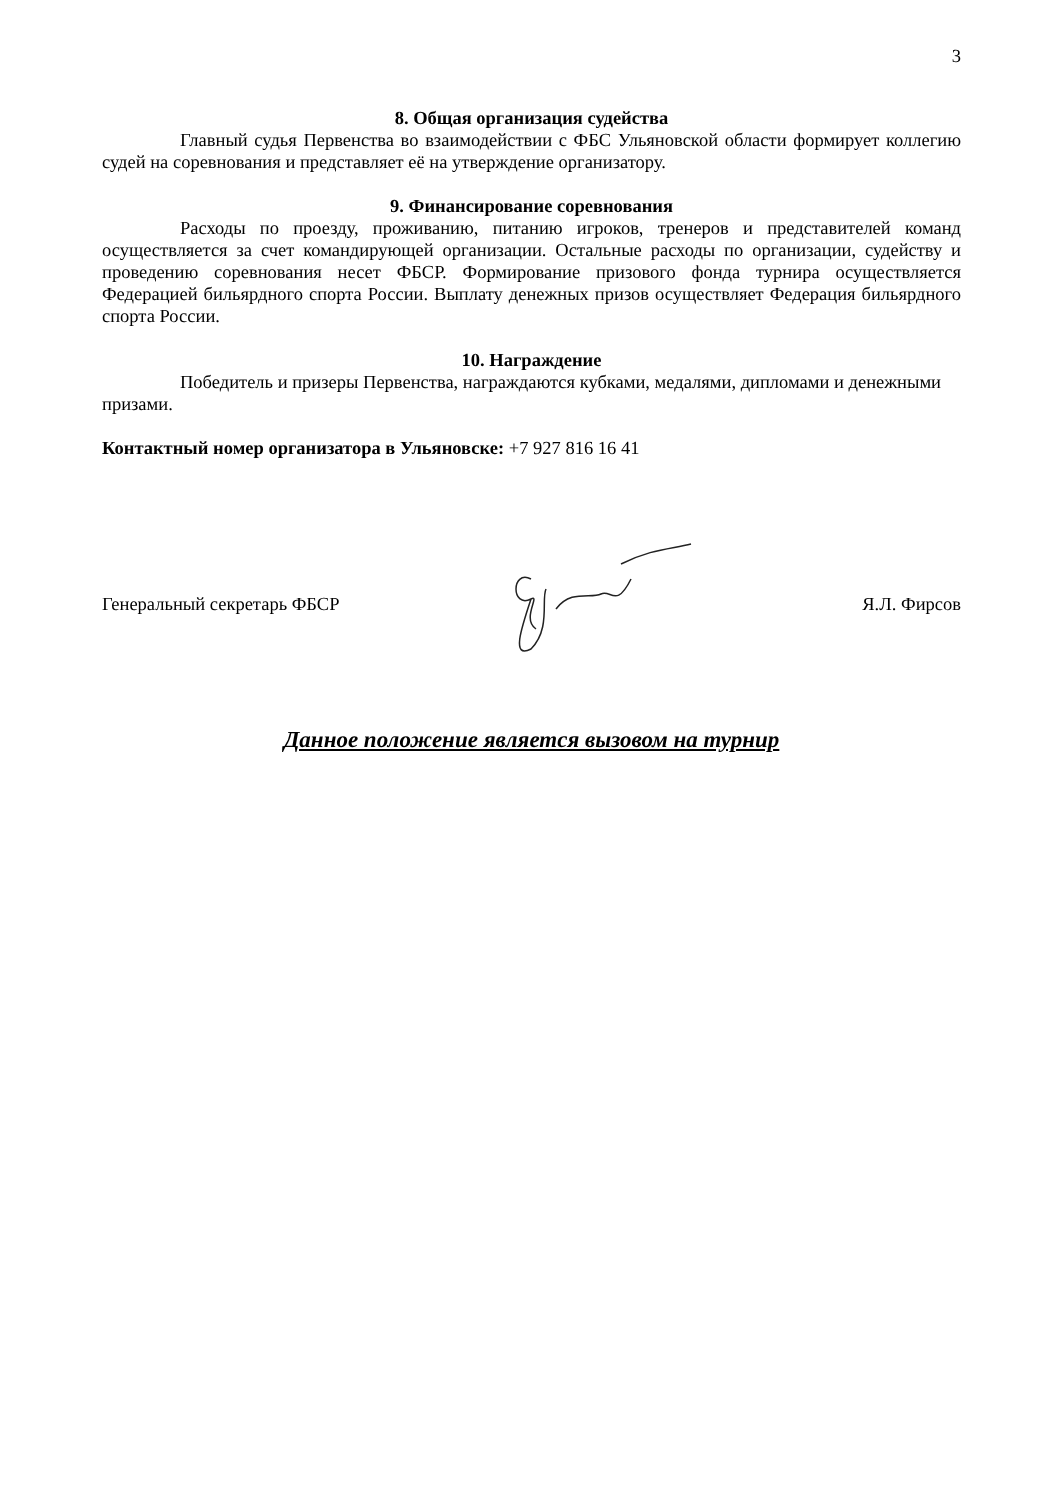3
8. Общая организация судейства
Главный судья Первенства во взаимодействии с ФБС Ульяновской области формирует коллегию судей на соревнования и представляет её на утверждение организатору.
9. Финансирование соревнования
Расходы по проезду, проживанию, питанию игроков, тренеров и представителей команд осуществляется за счет командирующей организации. Остальные расходы по организации, судейству и проведению соревнования несет ФБСР. Формирование призового фонда турнира осуществляется Федерацией бильярдного спорта России. Выплату денежных призов осуществляет Федерация бильярдного спорта России.
10. Награждение
Победитель и призеры Первенства, награждаются кубками, медалями, дипломами и денежными призами.
Контактный номер организатора в Ульяновске: +7 927 816 16 41
Генеральный секретарь ФБСР Я.Л. Фирсов
Данное положение является вызовом на турнир